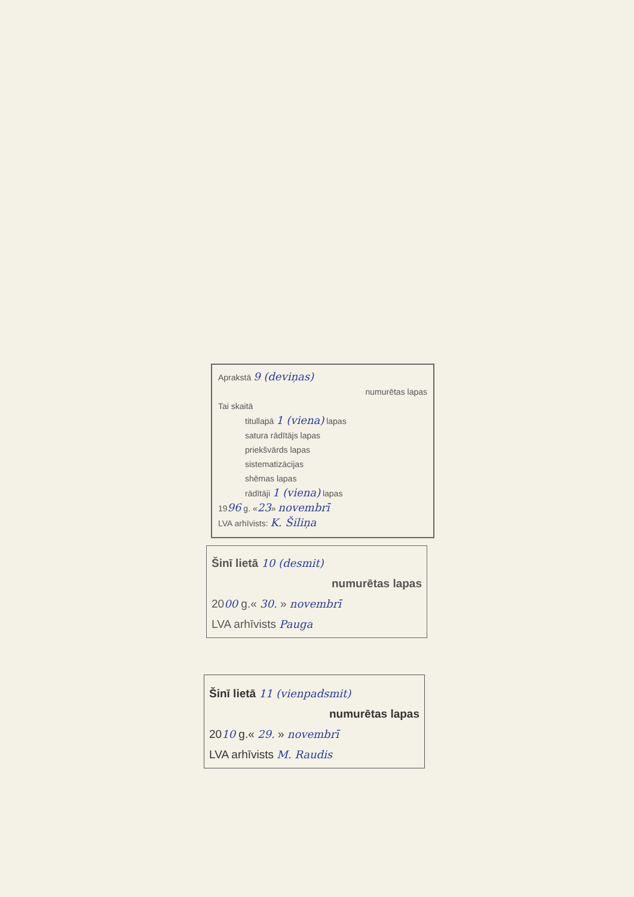Aprakstā 9 (deviņas)
numurētas lapas
Tai skaitā
titullapā 1 (viena) lapas
satura rādītājs lapas
priekšvārds lapas
sistematizācijas
shēmas lapas
rādītāji 1 (viena) lapas
1996 g. «23» novembrī
LVA arhīvists: K. Šiliņa
Šinī lietā 10 (desmit)
numurētas lapas
2000 g.« 30. » novembrī
LVA arhīvists Pauga
Šinī lietā 11 (vienpadsmit)
numurētas lapas
2010 g.« 29. » novembrī
LVA arhīvists M. Raudis